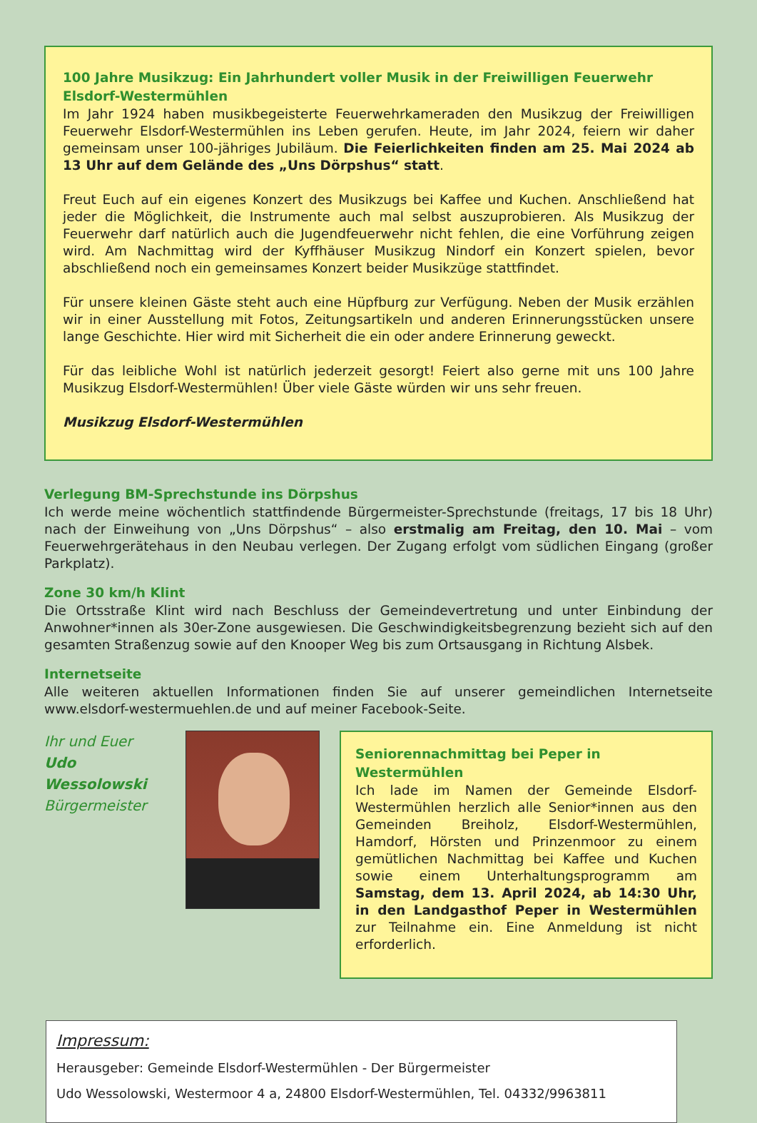100 Jahre Musikzug: Ein Jahrhundert voller Musik in der Freiwilligen Feuerwehr Elsdorf-Westermühlen
Im Jahr 1924 haben musikbegeisterte Feuerwehrkameraden den Musikzug der Freiwilligen Feuerwehr Elsdorf-Westermühlen ins Leben gerufen. Heute, im Jahr 2024, feiern wir daher gemeinsam unser 100-jähriges Jubiläum. Die Feierlichkeiten finden am 25. Mai 2024 ab 13 Uhr auf dem Gelände des „Uns Dörpshus“ statt.
Freut Euch auf ein eigenes Konzert des Musikzugs bei Kaffee und Kuchen. Anschließend hat jeder die Möglichkeit, die Instrumente auch mal selbst auszuprobieren. Als Musikzug der Feuerwehr darf natürlich auch die Jugendfeuerwehr nicht fehlen, die eine Vorführung zeigen wird. Am Nachmittag wird der Kyffhäuser Musikzug Nindorf ein Konzert spielen, bevor abschließend noch ein gemeinsames Konzert beider Musikzüge stattfindet.
Für unsere kleinen Gäste steht auch eine Hüpfburg zur Verfügung. Neben der Musik erzählen wir in einer Ausstellung mit Fotos, Zeitungsartikeln und anderen Erinnerungsstücken unsere lange Geschichte. Hier wird mit Sicherheit die ein oder andere Erinnerung geweckt.
Für das leibliche Wohl ist natürlich jederzeit gesorgt! Feiert also gerne mit uns 100 Jahre Musikzug Elsdorf-Westermühlen! Über viele Gäste würden wir uns sehr freuen.
Musikzug Elsdorf-Westermühlen
Verlegung BM-Sprechstunde ins Dörpshus
Ich werde meine wöchentlich stattfindende Bürgermeister-Sprechstunde (freitags, 17 bis 18 Uhr) nach der Einweihung von „Uns Dörpshus“ – also erstmalig am Freitag, den 10. Mai – vom Feuerwehrgerätehaus in den Neubau verlegen. Der Zugang erfolgt vom südlichen Eingang (großer Parkplatz).
Zone 30 km/h Klint
Die Ortsstraße Klint wird nach Beschluss der Gemeindevertretung und unter Einbindung der Anwohner*innen als 30er-Zone ausgewiesen. Die Geschwindigkeitsbegrenzung bezieht sich auf den gesamten Straßenzug sowie auf den Knooper Weg bis zum Ortsausgang in Richtung Alsbek.
Internetseite
Alle weiteren aktuellen Informationen finden Sie auf unserer gemeindlichen Internetseite www.elsdorf-westermuehlen.de und auf meiner Facebook-Seite.
Ihr und Euer
Udo Wessolowski
Bürgermeister
Seniorennachmittag bei Peper in Westermühlen
Ich lade im Namen der Gemeinde Elsdorf-Westermühlen herzlich alle Senior*innen aus den Gemeinden Breiholz, Elsdorf-Westermühlen, Hamdorf, Hörsten und Prinzenmoor zu einem gemütlichen Nachmittag bei Kaffee und Kuchen sowie einem Unterhaltungsprogramm am Samstag, dem 13. April 2024, ab 14:30 Uhr, in den Landgasthof Peper in Westermühlen zur Teilnahme ein. Eine Anmeldung ist nicht erforderlich.
Impressum:
Herausgeber: Gemeinde Elsdorf-Westermühlen - Der Bürgermeister
Udo Wessolowski, Westermoor 4 a, 24800 Elsdorf-Westermühlen, Tel. 04332/9963811